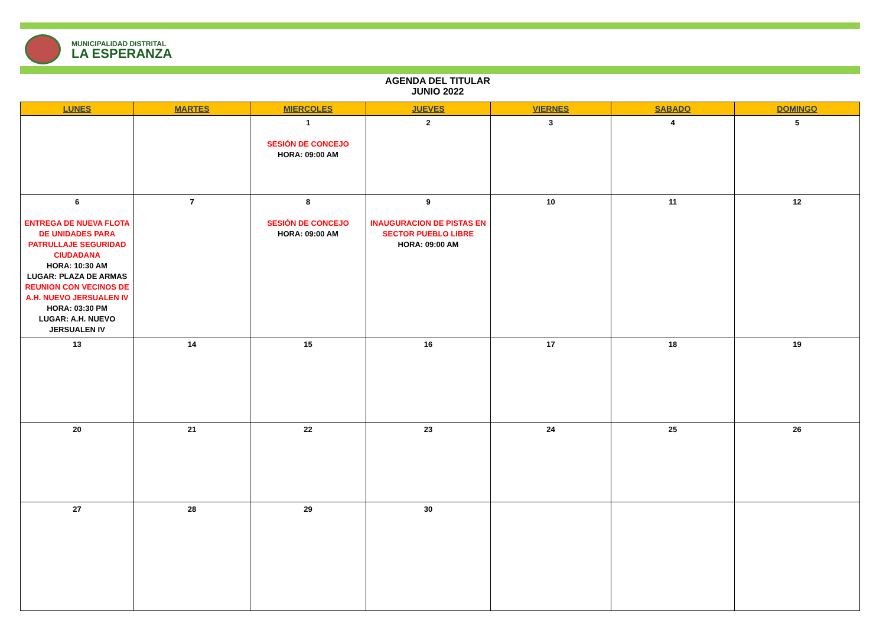MUNICIPALIDAD DISTRITAL
LA ESPERANZA
AGENDA DEL TITULAR
JUNIO 2022
| LUNES | MARTES | MIERCOLES | JUEVES | VIERNES | SABADO | DOMINGO |
| --- | --- | --- | --- | --- | --- | --- |
| | | 1 SESIÓN DE CONCEJO HORA: 09:00 AM | 2 | 3 | 4 | 5 |
| 6 ENTREGA DE NUEVA FLOTA DE UNIDADES PARA PATRULLAJE SEGURIDAD CIUDADANA HORA: 10:30 AM LUGAR: PLAZA DE ARMAS REUNION CON VECINOS DE A.H. NUEVO JERSUALEN IV HORA: 03:30 PM LUGAR: A.H. NUEVO JERSUALEN IV | 7 | 8 SESIÓN DE CONCEJO HORA: 09:00 AM | 9 INAUGURACION DE PISTAS EN SECTOR PUEBLO LIBRE HORA: 09:00 AM | 10 | 11 | 12 |
| 13 | 14 | 15 | 16 | 17 | 18 | 19 |
| 20 | 21 | 22 | 23 | 24 | 25 | 26 |
| 27 | 28 | 29 | 30 | | | |